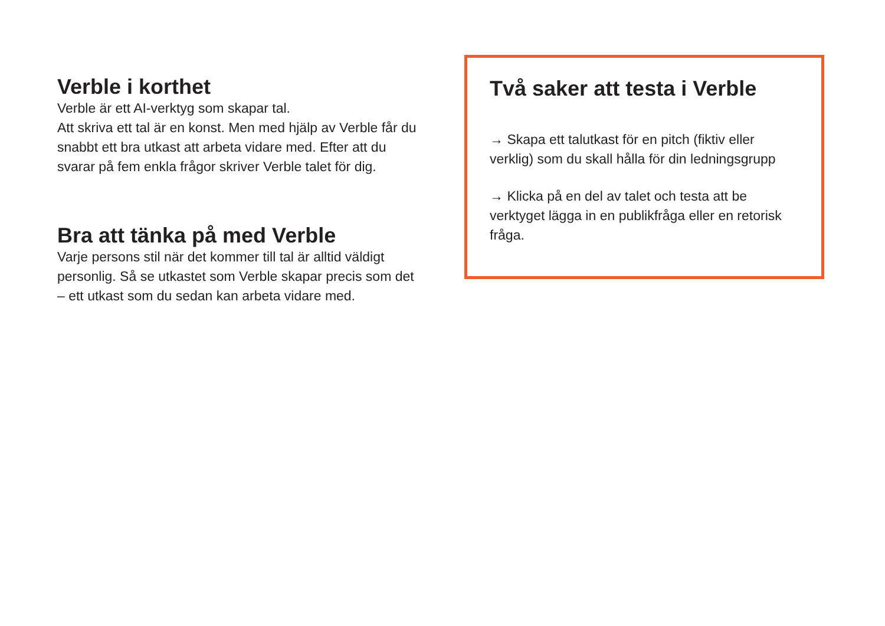Verble i korthet
Verble är ett AI-verktyg som skapar tal.
Att skriva ett tal är en konst. Men med hjälp av Verble får du snabbt ett bra utkast att arbeta vidare med. Efter att du svarar på fem enkla frågor skriver Verble talet för dig.
Bra att tänka på med Verble
Varje persons stil när det kommer till tal är alltid väldigt personlig. Så se utkastet som Verble skapar precis som det – ett utkast som du sedan kan arbeta vidare med.
Två saker att testa i Verble
→ Skapa ett talutkast för en pitch (fiktiv eller verklig) som du skall hålla för din ledningsgrupp
→ Klicka på en del av talet och testa att be verktyget lägga in en publikfråga eller en retorisk fråga.